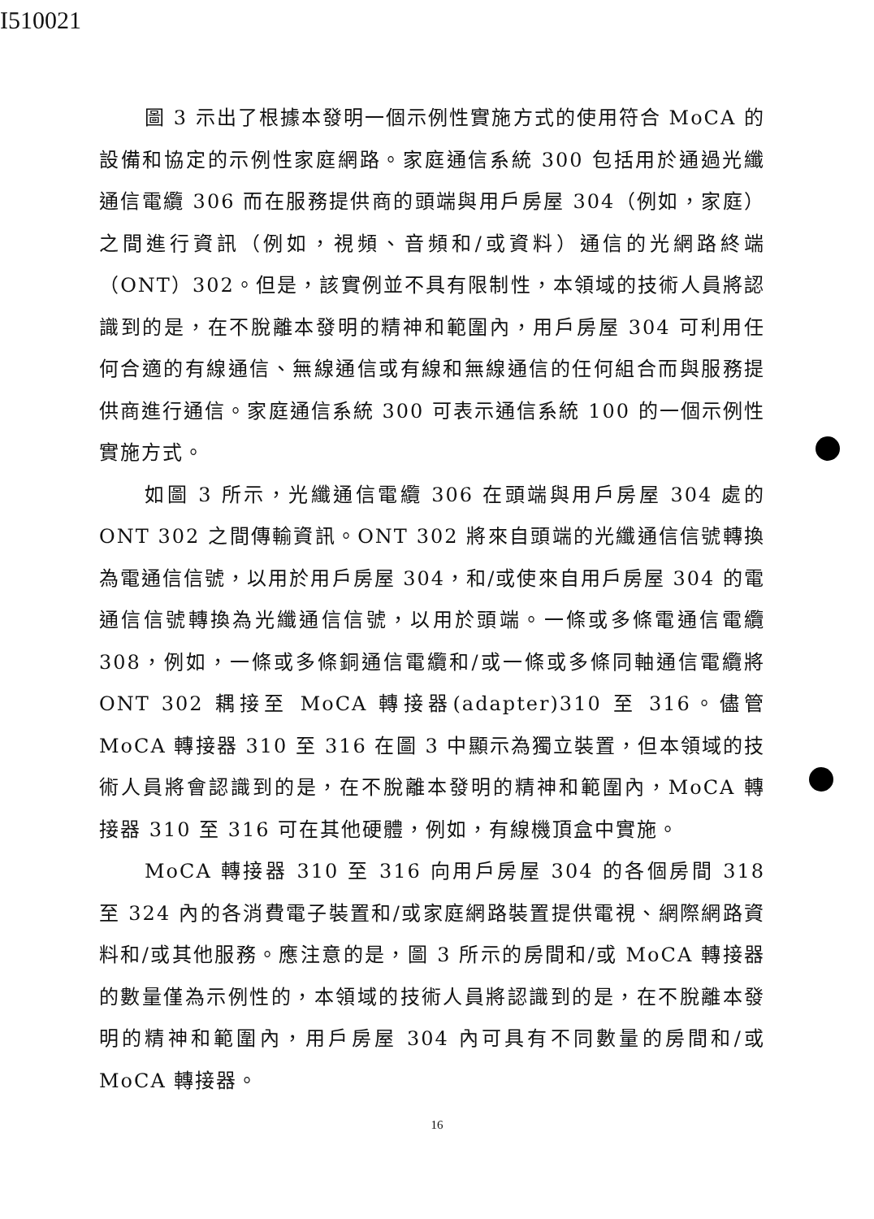I510021
圖 3 示出了根據本發明一個示例性實施方式的使用符合 MoCA 的設備和協定的示例性家庭網路。家庭通信系統 300 包括用於通過光纖通信電纜 306 而在服務提供商的頭端與用戶房屋 304（例如，家庭）之間進行資訊（例如，視頻、音頻和/或資料）通信的光網路終端（ONT）302。但是，該實例並不具有限制性，本領域的技術人員將認識到的是，在不脫離本發明的精神和範圍內，用戶房屋 304 可利用任何合適的有線通信、無線通信或有線和無線通信的任何組合而與服務提供商進行通信。家庭通信系統 300 可表示通信系統 100 的一個示例性實施方式。
如圖 3 所示，光纖通信電纜 306 在頭端與用戶房屋 304 處的 ONT 302 之間傳輸資訊。ONT 302 將來自頭端的光纖通信信號轉換為電通信信號，以用於用戶房屋 304，和/或使來自用戶房屋 304 的電通信信號轉換為光纖通信信號，以用於頭端。一條或多條電通信電纜 308，例如，一條或多條銅通信電纜和/或一條或多條同軸通信電纜將 ONT 302 耦接至 MoCA 轉接器(adapter)310 至 316。儘管 MoCA 轉接器 310 至 316 在圖 3 中顯示為獨立裝置，但本領域的技術人員將會認識到的是，在不脫離本發明的精神和範圍內，MoCA 轉接器 310 至 316 可在其他硬體，例如，有線機頂盒中實施。
MoCA 轉接器 310 至 316 向用戶房屋 304 的各個房間 318 至 324 內的各消費電子裝置和/或家庭網路裝置提供電視、網際網路資料和/或其他服務。應注意的是，圖 3 所示的房間和/或 MoCA 轉接器的數量僅為示例性的，本領域的技術人員將認識到的是，在不脫離本發明的精神和範圍內，用戶房屋 304 內可具有不同數量的房間和/或 MoCA 轉接器。
16